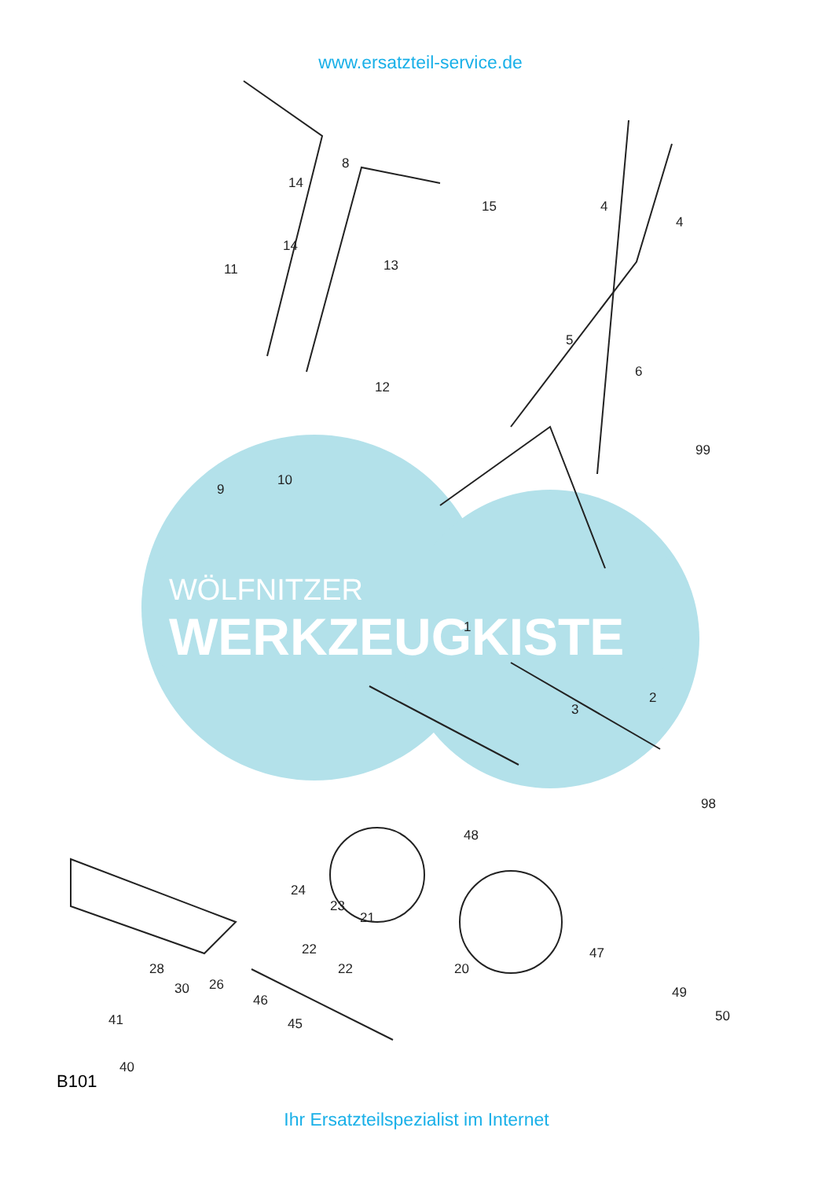www.ersatzteil-service.de
WÖLFNITZER
WERKZEUGKISTE
8
14
15 4
4
11
14
13
5
6
12
99
9
10
1
2
3
98
48
24
23
21
22
22
47
20 28
30 26
46
45
49
50 41
40
B101
Ihr Ersatzteilspezialist im Internet